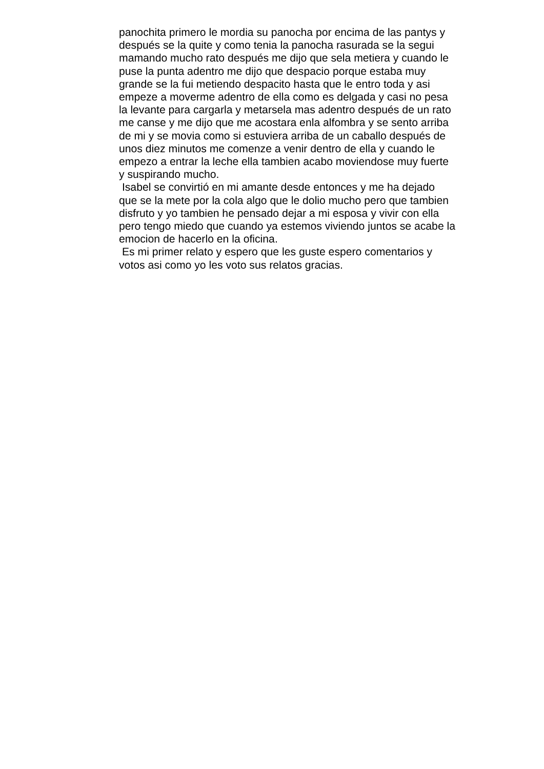panochita primero le mordia su panocha por encima de las pantys y
después se la quite y como tenia la panocha rasurada se la segui
mamando mucho rato después me dijo que sela metiera y cuando le
puse la punta adentro me dijo que despacio porque estaba muy
grande se la fui metiendo despacito hasta que le entro toda y asi
empeze a moverme adentro de ella como es delgada y casi no pesa
la levante para cargarla y metarsela mas adentro después de un rato
me canse y me dijo que me acostara enla alfombra y se sento arriba
de mi y se movia como si estuviera arriba de un caballo después de
unos diez minutos me comenze a venir dentro de ella y cuando le
empezo a entrar la leche ella tambien acabo moviendose muy fuerte
y suspirando mucho.
Isabel se convirtió en mi amante desde entonces y me ha dejado
que se la mete por la cola algo que le dolio mucho pero que tambien
disfruto y yo tambien he pensado dejar a mi esposa y vivir con ella
pero tengo miedo que cuando ya estemos viviendo juntos se acabe la
emocion de hacerlo en la oficina.
Es mi primer relato y espero que les guste espero comentarios y
votos asi como yo les voto sus relatos gracias.